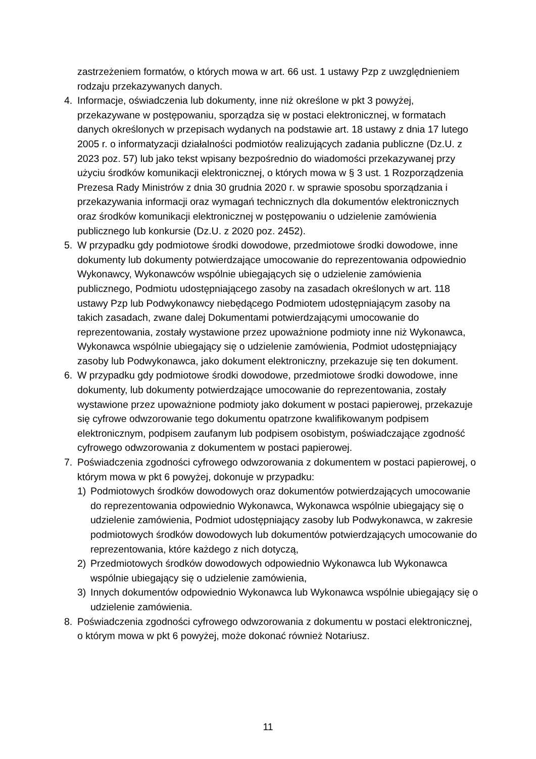zastrzeżeniem formatów, o których mowa w art. 66 ust. 1 ustawy Pzp z uwzględnieniem rodzaju przekazywanych danych.
4. Informacje, oświadczenia lub dokumenty, inne niż określone w pkt 3 powyżej, przekazywane w postępowaniu, sporządza się w postaci elektronicznej, w formatach danych określonych w przepisach wydanych na podstawie art. 18 ustawy z dnia 17 lutego 2005 r. o informatyzacji działalności podmiotów realizujących zadania publiczne (Dz.U. z 2023 poz. 57) lub jako tekst wpisany bezpośrednio do wiadomości przekazywanej przy użyciu środków komunikacji elektronicznej, o których mowa w § 3 ust. 1 Rozporządzenia Prezesa Rady Ministrów z dnia 30 grudnia 2020 r. w sprawie sposobu sporządzania i przekazywania informacji oraz wymagań technicznych dla dokumentów elektronicznych oraz środków komunikacji elektronicznej w postępowaniu o udzielenie zamówienia publicznego lub konkursie (Dz.U. z 2020 poz. 2452).
5. W przypadku gdy podmiotowe środki dowodowe, przedmiotowe środki dowodowe, inne dokumenty lub dokumenty potwierdzające umocowanie do reprezentowania odpowiednio Wykonawcy, Wykonawców wspólnie ubiegających się o udzielenie zamówienia publicznego, Podmiotu udostępniającego zasoby na zasadach określonych w art. 118 ustawy Pzp lub Podwykonawcy niebędącego Podmiotem udostępniającym zasoby na takich zasadach, zwane dalej Dokumentami potwierdzającymi umocowanie do reprezentowania, zostały wystawione przez upoważnione podmioty inne niż Wykonawca, Wykonawca wspólnie ubiegający się o udzielenie zamówienia, Podmiot udostępniający zasoby lub Podwykonawca, jako dokument elektroniczny, przekazuje się ten dokument.
6. W przypadku gdy podmiotowe środki dowodowe, przedmiotowe środki dowodowe, inne dokumenty, lub dokumenty potwierdzające umocowanie do reprezentowania, zostały wystawione przez upoważnione podmioty jako dokument w postaci papierowej, przekazuje się cyfrowe odwzorowanie tego dokumentu opatrzone kwalifikowanym podpisem elektronicznym, podpisem zaufanym lub podpisem osobistym, poświadczające zgodność cyfrowego odwzorowania z dokumentem w postaci papierowej.
7. Poświadczenia zgodności cyfrowego odwzorowania z dokumentem w postaci papierowej, o którym mowa w pkt 6 powyżej, dokonuje w przypadku:
1) Podmiotowych środków dowodowych oraz dokumentów potwierdzających umocowanie do reprezentowania odpowiednio Wykonawca, Wykonawca wspólnie ubiegający się o udzielenie zamówienia, Podmiot udostępniający zasoby lub Podwykonawca, w zakresie podmiotowych środków dowodowych lub dokumentów potwierdzających umocowanie do reprezentowania, które każdego z nich dotyczą,
2) Przedmiotowych środków dowodowych odpowiednio Wykonawca lub Wykonawca wspólnie ubiegający się o udzielenie zamówienia,
3) Innych dokumentów odpowiednio Wykonawca lub Wykonawca wspólnie ubiegający się o udzielenie zamówienia.
8. Poświadczenia zgodności cyfrowego odwzorowania z dokumentu w postaci elektronicznej, o którym mowa w pkt 6 powyżej, może dokonać również Notariusz.
11